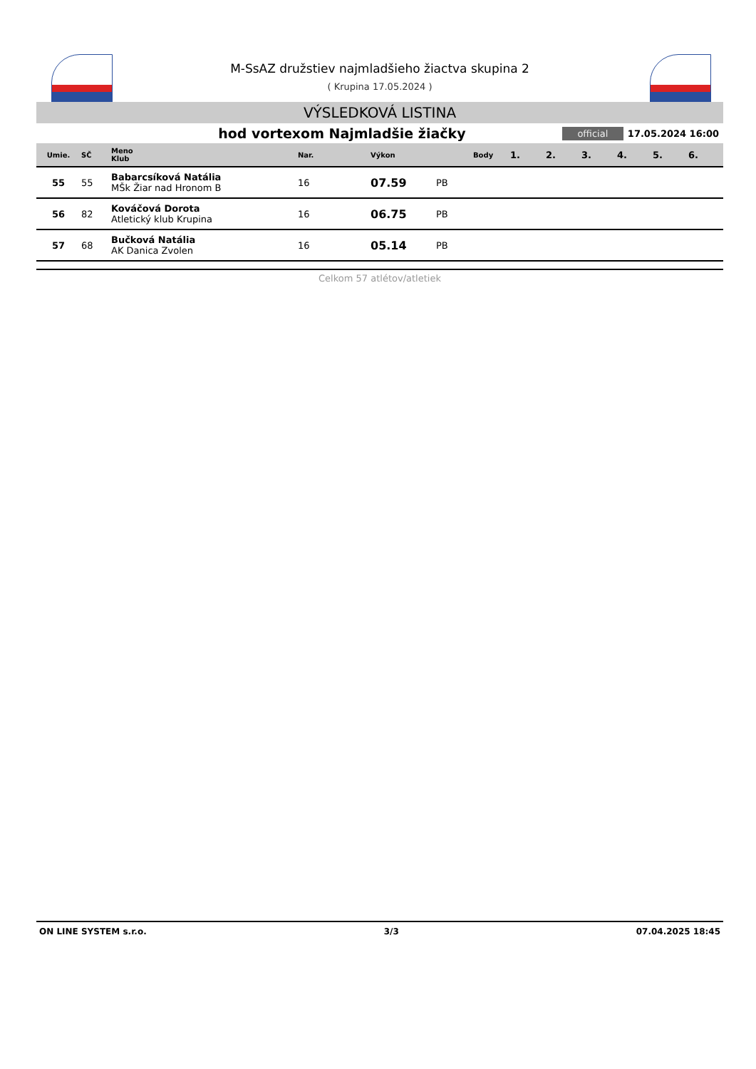M-SsAZ družstiev najmladšieho žiactva skupina 2
( Krupina 17.05.2024 )
VÝSLEDKOVÁ LISTINA
hod vortexom Najmladšie žiačky
official 17.05.2024 16:00
| Umie. | SČ | Meno Klub | Nar. | Výkon | | Body | 1. | 2. | 3. | 4. | 5. | 6. |
| --- | --- | --- | --- | --- | --- | --- | --- | --- | --- | --- | --- | --- |
| 55 | 55 | Babarcsíková Natália MŠk Žiar nad Hronom B | 16 | 07.59 | PB | | | | | | | |
| 56 | 82 | Kováčová Dorota Atletický klub Krupina | 16 | 06.75 | PB | | | | | | | |
| 57 | 68 | Bučková Natália AK Danica Zvolen | 16 | 05.14 | PB | | | | | | | |
Celkom 57 atlétov/atletiek
ON LINE SYSTEM s.r.o. 3/3 07.04.2025 18:45